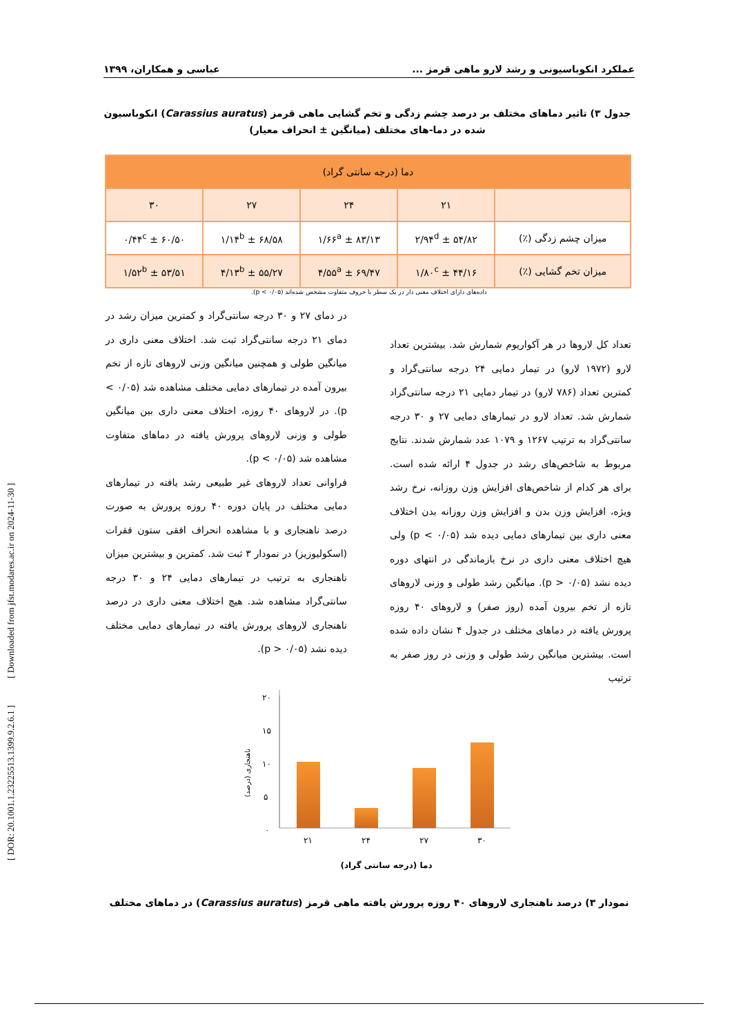عملکرد انکوباسیونی و رشد لارو ماهی قرمز ... عباسی و همکاران، ۱۳۹۹
جدول ۳) تاثیر دماهای مختلف بر درصد چشم زدگی و تخم گشایی ماهی قرمز (Carassius auratus) انکوباسیون شده در دما-های مختلف (میانگین ± انحراف معیار)
| دما (درجه سانتی گراد) | | | | |
| --- | --- | --- | --- | --- |
| | ۲۱ | ۲۴ | ۲۷ | ۳۰ |
| میزان چشم زدگی (٪) | ۵۴/۸۲ ± ۲/۹۴<sup>d</sup> | ۸۳/۱۳ ± ۱/۶۶<sup>a</sup> | ۶۸/۵۸ ± ۱/۱۴<sup>b</sup> | ۶۰/۵۰ ± ۰/۴۴<sup>c</sup> |
| میزان تخم گشایی (٪) | ۴۴/۱۶ ± ۱/۸۰<sup>c</sup> | ۶۹/۴۷ ± ۴/۵۵<sup>a</sup> | ۵۵/۲۷ ± ۴/۱۳<sup>b</sup> | ۵۳/۵۱ ± ۱/۵۲<sup>b</sup> |
داده‌های دارای اختلاف معنی دار در یک سطر با حروف متفاوت مشخص شده‌اند (p < ۰/۰۵).
تعداد کل لاروها در هر آکواریوم شمارش شد. بیشترین تعداد لارو (۱۹۷۲ لارو) در تیمار دمایی ۲۴ درجه سانتی‌گراد و کمترین تعداد (۷۸۶ لارو) در تیمار دمایی ۲۱ درجه سانتی‌گراد شمارش شد. تعداد لارو در تیمارهای دمایی ۲۷ و ۳۰ درجه سانتی‌گراد به ترتیب ۱۲۶۷ و ۱۰۷۹ عدد شمارش شدند. نتایج مربوط به شاخص‌های رشد در جدول ۴ ارائه شده است. برای هر کدام از شاخص‌های افزایش وزن روزانه، نرخ رشد ویژه، افزایش وزن بدن و افزایش وزن روزانه بدن اختلاف معنی داری بین تیمارهای دمایی دیده شد (p < ۰/۰۵) ولی هیچ اختلاف معنی داری در نرخ بازماندگی در انتهای دوره دیده نشد (p > ۰/۰۵). میانگین رشد طولی و وزنی لاروهای تازه از تخم بیرون آمده (روز صفر) و لاروهای ۴۰ روزه پرورش یافته در دماهای مختلف در جدول ۴ نشان داده شده است. بیشترین میانگین رشد طولی و وزنی در روز صفر به ترتیب
در دمای ۲۷ و ۳۰ درجه سانتی‌گراد و کمترین میزان رشد در دمای ۲۱ درجه سانتی‌گراد ثبت شد. اختلاف معنی داری در میانگین طولی و همچنین میانگین وزنی لاروهای تازه از تخم بیرون آمده در تیمارهای دمایی مختلف مشاهده شد (۰/۰۵ > p). در لاروهای ۴۰ روزه، اختلاف معنی داری بین میانگین طولی و وزنی لاروهای پرورش یافته در دماهای متفاوت مشاهده شد (p < ۰/۰۵).
فراوانی تعداد لاروهای غیر طبیعی رشد یافته در تیمارهای دمایی مختلف در پایان دوره ۴۰ روزه پرورش به صورت درصد ناهنجاری و با مشاهده انحراف افقی ستون فقرات (اسکولیوزیز) در نمودار ۳ ثبت شد. کمترین و بیشترین میزان ناهنجاری به ترتیب در تیمارهای دمایی ۲۴ و ۳۰ درجه سانتی‌گراد مشاهده شد. هیچ اختلاف معنی داری در درصد ناهنجاری لاروهای پرورش یافته در تیمارهای دمایی مختلف دیده نشد (p > ۰/۰۵).
۲۰
۱۵
۱۰
۵
۰
ناهنجاری (درصد)
۲۱
۲۴
۲۷
۳۰
دما (درجه سانتی گراد)
نمودار ۳) درصد ناهنجاری لاروهای ۴۰ روزه پرورش یافته ماهی قرمز (Carassius auratus) در دماهای مختلف
[ DOR: 20.1001.1.23225513.1399.9.2.6.1 ] [ Downloaded from jfst.modares.ac.ir on 2024-11-30 ]